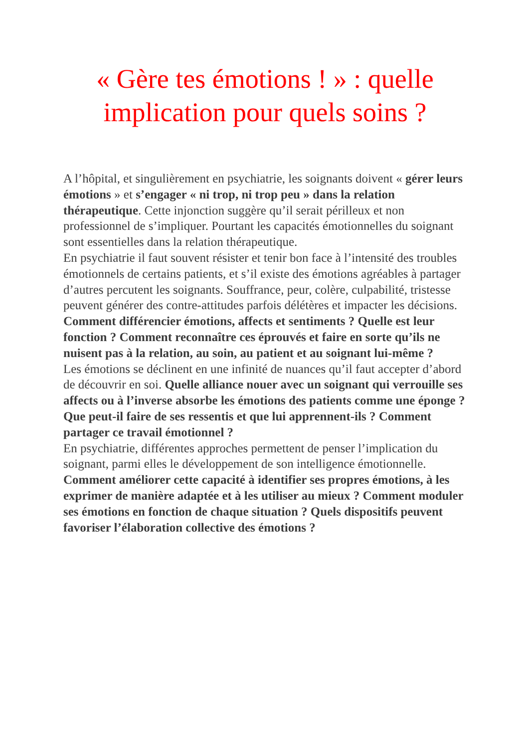« Gère tes émotions ! » : quelle implication pour quels soins ?
A l’hôpital, et singulièrement en psychiatrie, les soignants doivent « gérer leurs émotions » et s’engager « ni trop, ni trop peu » dans la relation thérapeutique. Cette injonction suggère qu’il serait périlleux et non professionnel de s’impliquer. Pourtant les capacités émotionnelles du soignant sont essentielles dans la relation thérapeutique.
En psychiatrie il faut souvent résister et tenir bon face à l’intensité des troubles émotionnels de certains patients, et s’il existe des émotions agréables à partager d’autres percutent les soignants. Souffrance, peur, colère, culpabilité, tristesse peuvent générer des contre-attitudes parfois délétères et impacter les décisions. Comment différencier émotions, affects et sentiments ? Quelle est leur fonction ? Comment reconnaître ces éprouvés et faire en sorte qu’ils ne nuisent pas à la relation, au soin, au patient et au soignant lui-même ?
Les émotions se déclinent en une infinité de nuances qu’il faut accepter d’abord de découvrir en soi. Quelle alliance nouer avec un soignant qui verrouille ses affects ou à l’inverse absorbe les émotions des patients comme une éponge ? Que peut-il faire de ses ressentis et que lui apprennent-ils ? Comment partager ce travail émotionnel ?
En psychiatrie, différentes approches permettent de penser l’implication du soignant, parmi elles le développement de son intelligence émotionnelle. Comment améliorer cette capacité à identifier ses propres émotions, à les exprimer de manière adaptée et à les utiliser au mieux ? Comment moduler ses émotions en fonction de chaque situation ? Quels dispositifs peuvent favoriser l’élaboration collective des émotions ?